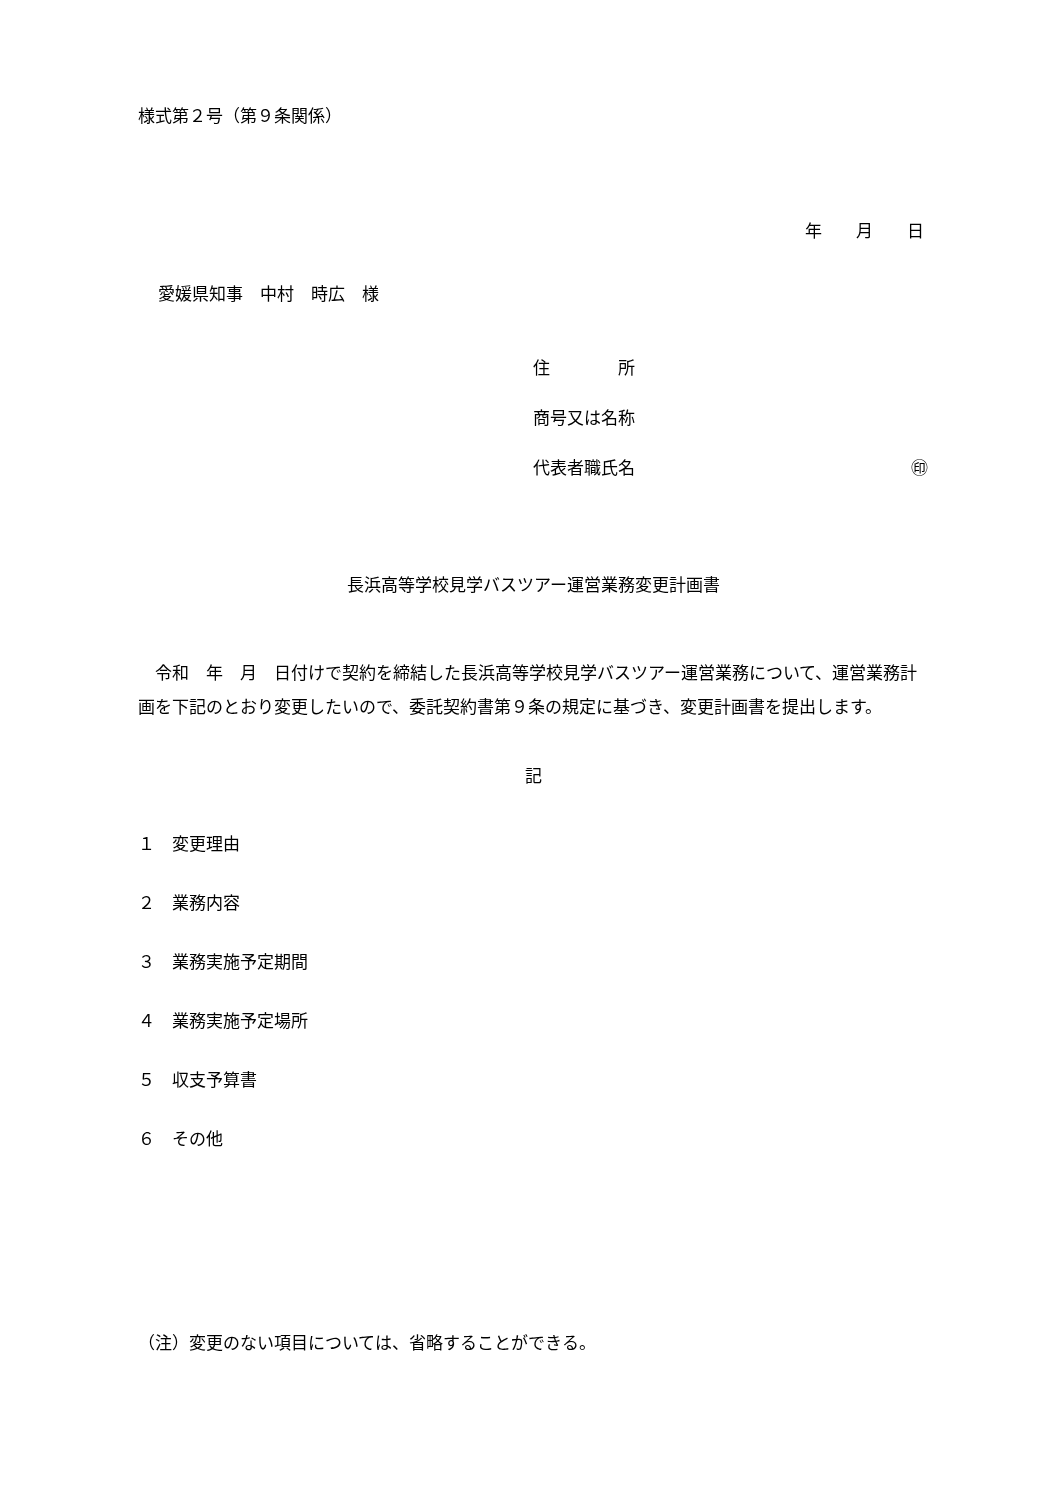様式第２号（第９条関係）
年　　月　　日
愛媛県知事　中村　時広　様
住　　　　所
商号又は名称
代表者職氏名 ㊞
長浜高等学校見学バスツアー運営業務変更計画書
　令和　年　月　日付けで契約を締結した長浜高等学校見学バスツアー運営業務について、運営業務計画を下記のとおり変更したいので、委託契約書第９条の規定に基づき、変更計画書を提出します。
記
１　変更理由
２　業務内容
３　業務実施予定期間
４　業務実施予定場所
５　収支予算書
６　その他
（注）変更のない項目については、省略することができる。